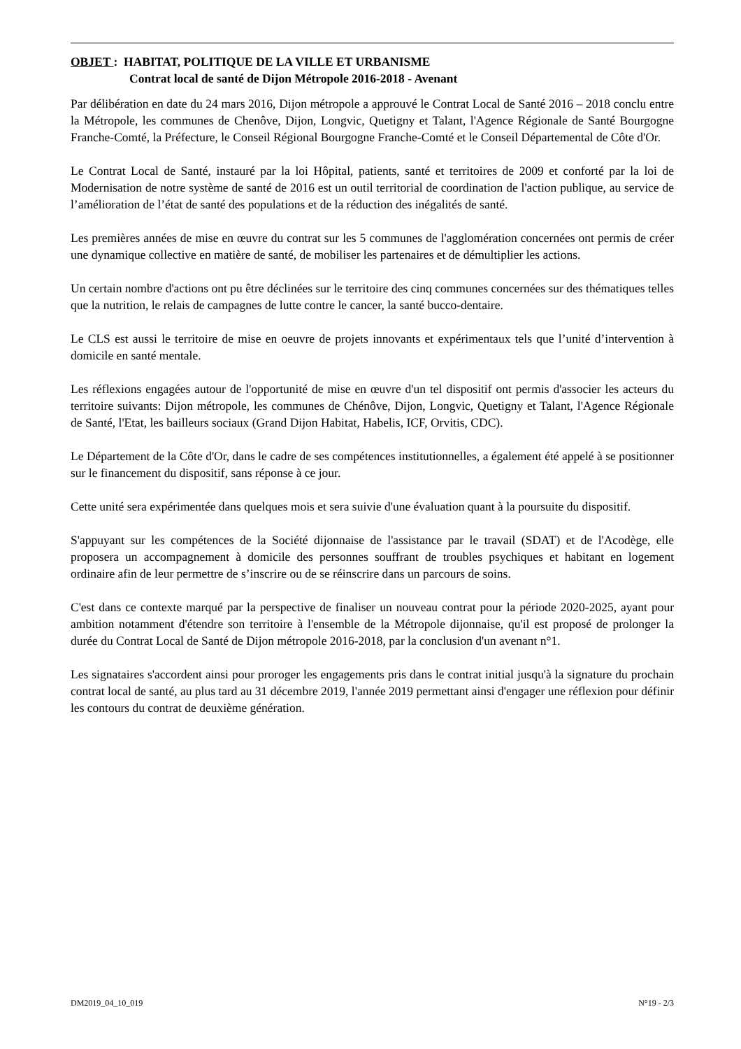OBJET : HABITAT, POLITIQUE DE LA VILLE ET URBANISME
Contrat local de santé de Dijon Métropole 2016-2018 - Avenant
Par délibération en date du 24 mars 2016, Dijon métropole a approuvé le Contrat Local de Santé 2016 – 2018 conclu entre la Métropole, les communes de Chenôve, Dijon, Longvic, Quetigny et Talant, l'Agence Régionale de Santé Bourgogne Franche-Comté, la Préfecture, le Conseil Régional Bourgogne Franche-Comté et le Conseil Départemental de Côte d'Or.
Le Contrat Local de Santé, instauré par la loi Hôpital, patients, santé et territoires de 2009 et conforté par la loi de Modernisation de notre système de santé de 2016 est un outil territorial de coordination de l'action publique, au service de l’amélioration de l’état de santé des populations et de la réduction des inégalités de santé.
Les premières années de mise en œuvre du contrat sur les 5 communes de l'agglomération concernées ont permis de créer une dynamique collective en matière de santé, de mobiliser les partenaires et de démultiplier les actions.
Un certain nombre d'actions ont pu être déclinées sur le territoire des cinq communes concernées sur des thématiques telles que la nutrition, le relais de campagnes de lutte contre le cancer, la santé bucco-dentaire.
Le CLS est aussi le territoire de mise en oeuvre de projets innovants et expérimentaux tels que l’unité d’intervention à domicile en santé mentale.
Les réflexions engagées autour de l'opportunité de mise en œuvre d'un tel dispositif ont permis d'associer les acteurs du territoire suivants: Dijon métropole, les communes de Chénôve, Dijon, Longvic, Quetigny et Talant, l'Agence Régionale de Santé, l'Etat, les bailleurs sociaux (Grand Dijon Habitat, Habelis, ICF, Orvitis, CDC).
Le Département de la Côte d'Or, dans le cadre de ses compétences institutionnelles, a également été appelé à se positionner sur le financement du dispositif, sans réponse à ce jour.
Cette unité sera expérimentée dans quelques mois et sera suivie d'une évaluation quant à la poursuite du dispositif.
S'appuyant sur les compétences de la Société dijonnaise de l'assistance par le travail (SDAT) et de l'Acodège, elle proposera un accompagnement à domicile des personnes souffrant de troubles psychiques et habitant en logement ordinaire afin de leur permettre de s’inscrire ou de se réinscrire dans un parcours de soins.
C'est dans ce contexte marqué par la perspective de finaliser un nouveau contrat pour la période 2020-2025, ayant pour ambition notamment d'étendre son territoire à l'ensemble de la Métropole dijonnaise, qu'il est proposé de prolonger la durée du Contrat Local de Santé de Dijon métropole 2016-2018, par la conclusion d'un avenant n°1.
Les signataires s'accordent ainsi pour proroger les engagements pris dans le contrat initial jusqu'à la signature du prochain contrat local de santé, au plus tard au 31 décembre 2019, l'année 2019 permettant ainsi d'engager une réflexion pour définir les contours du contrat de deuxième génération.
DM2019_04_10_019 N°19 - 2/3